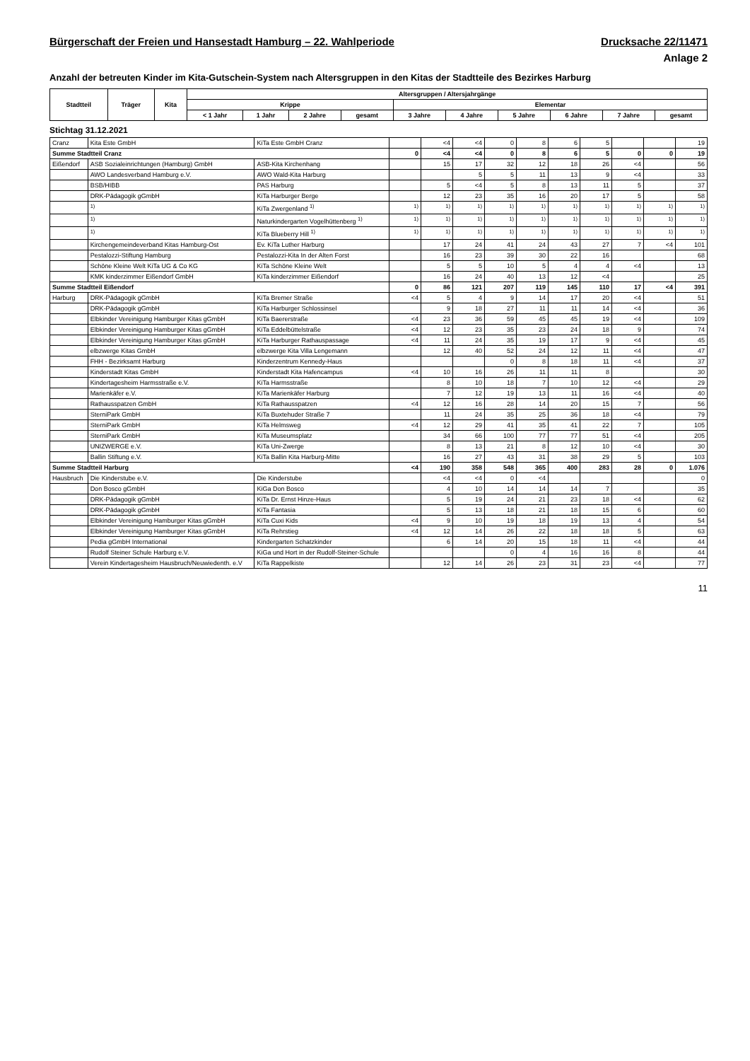Bürgerschaft der Freien und Hansestadt Hamburg – 22. Wahlperiode Drucksache 22/11471
Anlage 2
Anzahl der betreuten Kinder im Kita-Gutschein-System nach Altersgruppen in den Kitas der Stadtteile des Bezirkes Harburg
| Stadtteil | Träger | Kita | Altersgruppen / Altersjahrgänge | | | | | | | | | |
| --- | --- | --- | --- | --- | --- | --- | --- | --- | --- | --- | --- | --- |
| | | | Krippe | | | | Elementar | | | | | |
| | | | < 1 Jahr | 1 Jahr | 2 Jahre | gesamt | 3 Jahre | 4 Jahre | 5 Jahre | 6 Jahre | 7 Jahre | gesamt |
Stichtag 31.12.2021
| Cranz | Kita Este GmbH | KiTa Este GmbH Cranz | | <4 | <4 | 0 | 8 | 6 | 5 | | | 19 |
| Summe Stadtteil Cranz | | | 0 | <4 | <4 | 0 | 8 | 6 | 5 | 0 | 0 | 19 |
| Eißendorf | ASB Sozialeinrichtungen (Hamburg) GmbH | ASB-Kita Kirchenhang | | 15 | 17 | 32 | 12 | 18 | 26 | <4 | | 56 |
| | AWO Landesverband Hamburg e.V. | AWO Wald-Kita Harburg | | | 5 | 5 | 11 | 13 | 9 | <4 | | 33 |
| | BSB/HIBB | PAS Harburg | | 5 | <4 | 5 | 8 | 13 | 11 | 5 | | 37 |
| | DRK-Pädagogik gGmbH | KiTa Harburger Berge | | 12 | 23 | 35 | 16 | 20 | 17 | 5 | | 58 |
| | <sup>1)</sup> | KiTa Zwergenland <sup>1)</sup> | <sup>1)</sup> | <sup>1)</sup> | <sup>1)</sup> | <sup>1)</sup> | <sup>1)</sup> | <sup>1)</sup> | <sup>1)</sup> | <sup>1)</sup> | <sup>1)</sup> | <sup>1)</sup> |
| | <sup>1)</sup> | Naturkindergarten Vogelhüttenberg <sup>1)</sup> | <sup>1)</sup> | <sup>1)</sup> | <sup>1)</sup> | <sup>1)</sup> | <sup>1)</sup> | <sup>1)</sup> | <sup>1)</sup> | <sup>1)</sup> | <sup>1)</sup> | <sup>1)</sup> |
| | <sup>1)</sup> | KiTa Blueberry Hill <sup>1)</sup> | <sup>1)</sup> | <sup>1)</sup> | <sup>1)</sup> | <sup>1)</sup> | <sup>1)</sup> | <sup>1)</sup> | <sup>1)</sup> | <sup>1)</sup> | <sup>1)</sup> | <sup>1)</sup> |
| | Kirchengemeindeverband Kitas Hamburg-Ost | Ev. KiTa Luther Harburg | | 17 | 24 | 41 | 24 | 43 | 27 | 7 | <4 | 101 |
| | Pestalozzi-Stiftung Hamburg | Pestalozzi-Kita In der Alten Forst | | 16 | 23 | 39 | 30 | 22 | 16 | | | 68 |
| | Schöne Kleine Welt KiTa UG & Co KG | KiTa Schöne Kleine Welt | | 5 | 5 | 10 | 5 | 4 | 4 | <4 | | 13 |
| | KMK kinderzimmer Eißendorf GmbH | KiTa kinderzimmer Eißendorf | | 16 | 24 | 40 | 13 | 12 | <4 | | | 25 |
| Summe Stadtteil Eißendorf | | | 0 | 86 | 121 | 207 | 119 | 145 | 110 | 17 | <4 | 391 |
| Harburg | DRK-Pädagogik gGmbH | KiTa Bremer Straße | <4 | 5 | 4 | 9 | 14 | 17 | 20 | <4 | | 51 |
| | DRK-Pädagogik gGmbH | KiTa Harburger Schlossinsel | | 9 | 18 | 27 | 11 | 11 | 14 | <4 | | 36 |
| | Elbkinder Vereinigung Hamburger Kitas gGmbH | KiTa Baererstraße | <4 | 23 | 36 | 59 | 45 | 45 | 19 | <4 | | 109 |
| | Elbkinder Vereinigung Hamburger Kitas gGmbH | KiTa Eddelbüttelstraße | <4 | 12 | 23 | 35 | 23 | 24 | 18 | 9 | | 74 |
| | Elbkinder Vereinigung Hamburger Kitas gGmbH | KiTa Harburger Rathauspassage | <4 | 11 | 24 | 35 | 19 | 17 | 9 | <4 | | 45 |
| | elbzwerge Kitas GmbH | elbzwerge Kita Villa Lengemann | | 12 | 40 | 52 | 24 | 12 | 11 | <4 | | 47 |
| | FHH - Bezirksamt Harburg | Kinderzentrum Kennedy-Haus | | | | 0 | 8 | 18 | 11 | <4 | | 37 |
| | Kinderstadt Kitas GmbH | Kinderstadt Kita Hafencampus | <4 | 10 | 16 | 26 | 11 | 11 | 8 | | | 30 |
| | Kindertagesheim Harmsstraße e.V. | KiTa Harmsstraße | | 8 | 10 | 18 | 7 | 10 | 12 | <4 | | 29 |
| | Marienkäfer e.V. | KiTa Marienkäfer Harburg | | 7 | 12 | 19 | 13 | 11 | 16 | <4 | | 40 |
| | Rathausspatzen GmbH | KiTa Rathausspatzen | <4 | 12 | 16 | 28 | 14 | 20 | 15 | 7 | | 56 |
| | SterniPark GmbH | KiTa Buxtehuder Straße 7 | | 11 | 24 | 35 | 25 | 36 | 18 | <4 | | 79 |
| | SterniPark GmbH | KiTa Helmsweg | <4 | 12 | 29 | 41 | 35 | 41 | 22 | 7 | | 105 |
| | SterniPark GmbH | KiTa Museumsplatz | | 34 | 66 | 100 | 77 | 77 | 51 | <4 | | 205 |
| | UNIZWERGE e.V. | KiTa Uni-Zwerge | | 8 | 13 | 21 | 8 | 12 | 10 | <4 | | 30 |
| | Ballin Stiftung e.V. | KiTa Ballin Kita Harburg-Mitte | | 16 | 27 | 43 | 31 | 38 | 29 | 5 | | 103 |
| Summe Stadtteil Harburg | | | <4 | 190 | 358 | 548 | 365 | 400 | 283 | 28 | 0 | 1.076 |
| Hausbruch | Die Kinderstube e.V. | Die Kinderstube | | <4 | <4 | 0 | <4 | | | | | 0 |
| | Don Bosco gGmbH | KiGa Don Bosco | | 4 | 10 | 14 | 14 | 14 | 7 | | | 35 |
| | DRK-Pädagogik gGmbH | KiTa Dr. Ernst Hinze-Haus | | 5 | 19 | 24 | 21 | 23 | 18 | <4 | | 62 |
| | DRK-Pädagogik gGmbH | KiTa Fantasia | | 5 | 13 | 18 | 21 | 18 | 15 | 6 | | 60 |
| | Elbkinder Vereinigung Hamburger Kitas gGmbH | KiTa Cuxi Kids | <4 | 9 | 10 | 19 | 18 | 19 | 13 | 4 | | 54 |
| | Elbkinder Vereinigung Hamburger Kitas gGmbH | KiTa Rehrstieg | <4 | 12 | 14 | 26 | 22 | 18 | 18 | 5 | | 63 |
| | Pedia gGmbH International | Kindergarten Schatzkinder | | 6 | 14 | 20 | 15 | 18 | 11 | <4 | | 44 |
| | Rudolf Steiner Schule Harburg e.V. | KiGa und Hort in der Rudolf-Steiner-Schule | | | | 0 | 4 | 16 | 16 | 8 | | 44 |
| | Verein Kindertagesheim Hausbruch/Neuwiedenth. e.V | KiTa Rappelkiste | | 12 | 14 | 26 | 23 | 31 | 23 | <4 | | 77 |
11